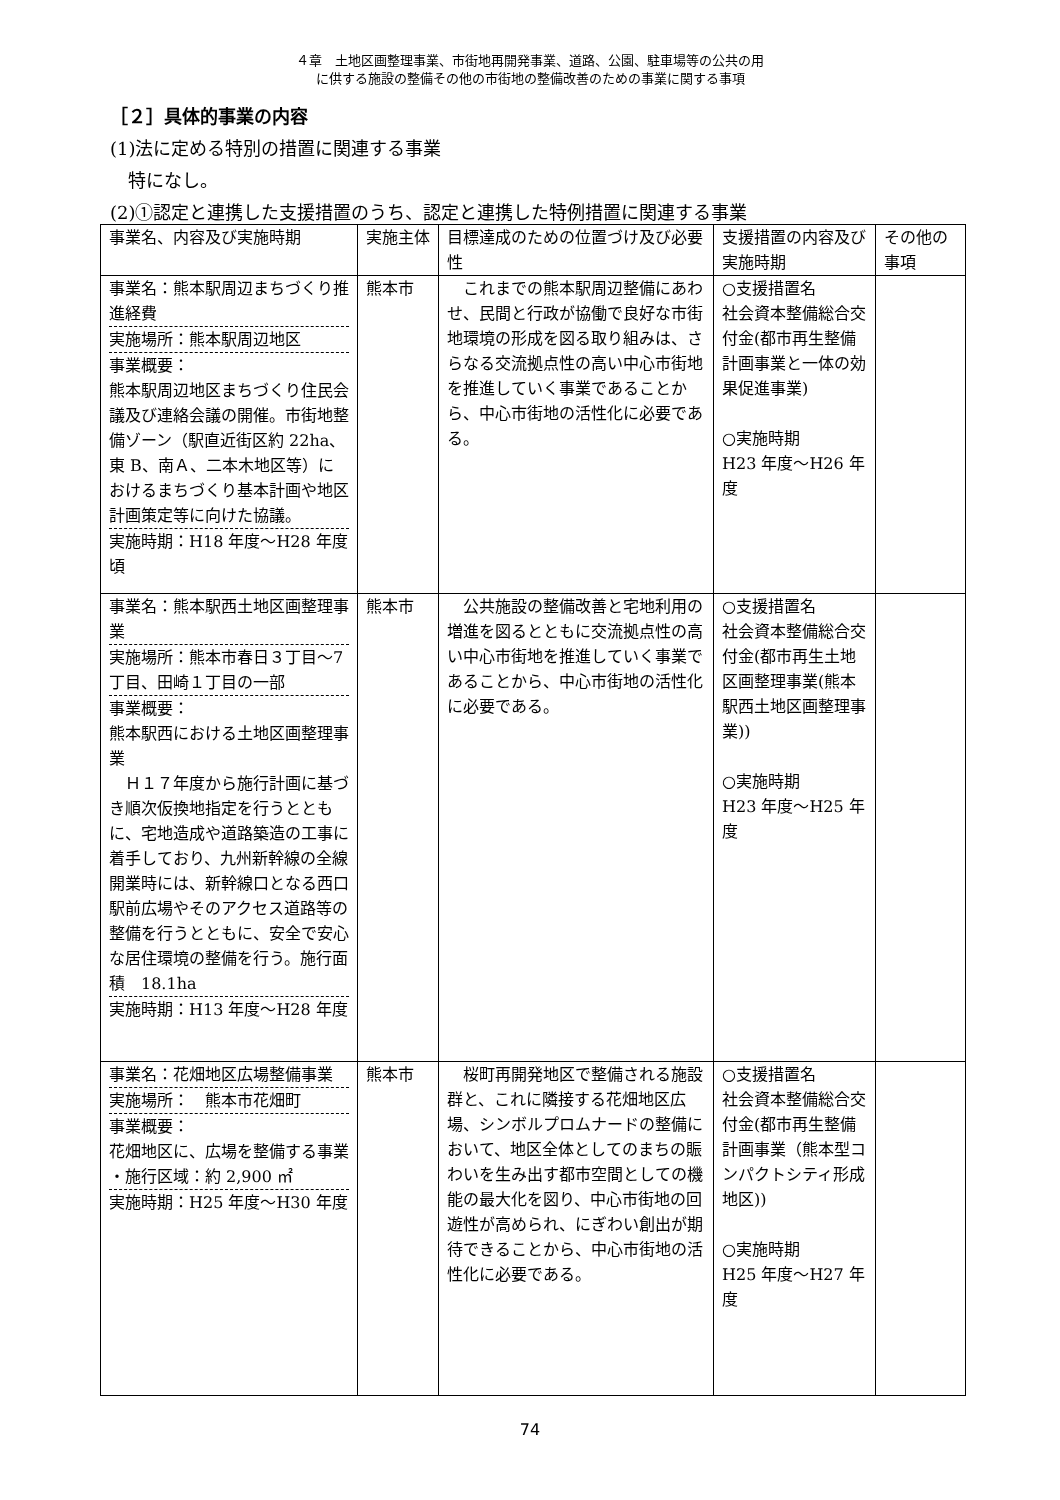４章　土地区画整理事業、市街地再開発事業、道路、公園、駐車場等の公共の用
に供する施設の整備その他の市街地の整備改善のための事業に関する事項
［２］具体的事業の内容
(1)法に定める特別の措置に関連する事業
　特になし。
(2)①認定と連携した支援措置のうち、認定と連携した特例措置に関連する事業
| 事業名、内容及び実施時期 | 実施主体 | 目標達成のための位置づけ及び必要性 | 支援措置の内容及び実施時期 | その他の事項 |
| --- | --- | --- | --- | --- |
| 事業名：熊本駅周辺まちづくり推進経費 実施場所：熊本駅周辺地区 事業概要： 熊本駅周辺地区まちづくり住民会議及び連絡会議の開催。市街地整備ゾーン（駅直近街区約 22ha、東 B、南Ａ、二本木地区等）におけるまちづくり基本計画や地区計画策定等に向けた協議。 実施時期：H18 年度～H28 年度頃 | 熊本市 | これまでの熊本駅周辺整備にあわせ、民間と行政が協働で良好な市街地環境の形成を図る取り組みは、さらなる交流拠点性の高い中心市街地を推進していく事業であることから、中心市街地の活性化に必要である。 | ○支援措置名 社会資本整備総合交付金(都市再生整備計画事業と一体の効果促進事業) ○実施時期 H23 年度～H26 年度 | |
| 事業名：熊本駅西土地区画整理事業 実施場所：熊本市春日３丁目～7 丁目、田崎１丁目の一部 事業概要： 熊本駅西における土地区画整理事業 Ｈ１７年度から施行計画に基づき順次仮換地指定を行うとともに、宅地造成や道路築造の工事に着手しており、九州新幹線の全線開業時には、新幹線口となる西口駅前広場やそのアクセス道路等の整備を行うとともに、安全で安心な居住環境の整備を行う。施行面積 18.1ha 実施時期：H13 年度～H28 年度 | 熊本市 | 公共施設の整備改善と宅地利用の増進を図るとともに交流拠点性の高い中心市街地を推進していく事業であることから、中心市街地の活性化に必要である。 | ○支援措置名 社会資本整備総合交付金(都市再生土地区画整理事業(熊本駅西土地区画整理事業)) ○実施時期 H23 年度～H25 年度 | |
| 事業名：花畑地区広場整備事業 実施場所： 熊本市花畑町 事業概要： 花畑地区に、広場を整備する事業 ・施行区域：約 2,900 ㎡ 実施時期：H25 年度～H30 年度 | 熊本市 | 桜町再開発地区で整備される施設群と、これに隣接する花畑地区広場、シンボルプロムナードの整備において、地区全体としてのまちの賑わいを生み出す都市空間としての機能の最大化を図り、中心市街地の回遊性が高められ、にぎわい創出が期待できることから、中心市街地の活性化に必要である。 | ○支援措置名 社会資本整備総合交付金(都市再生整備計画事業（熊本型コンパクトシティ形成地区)) ○実施時期 H25 年度～H27 年度 | |
74